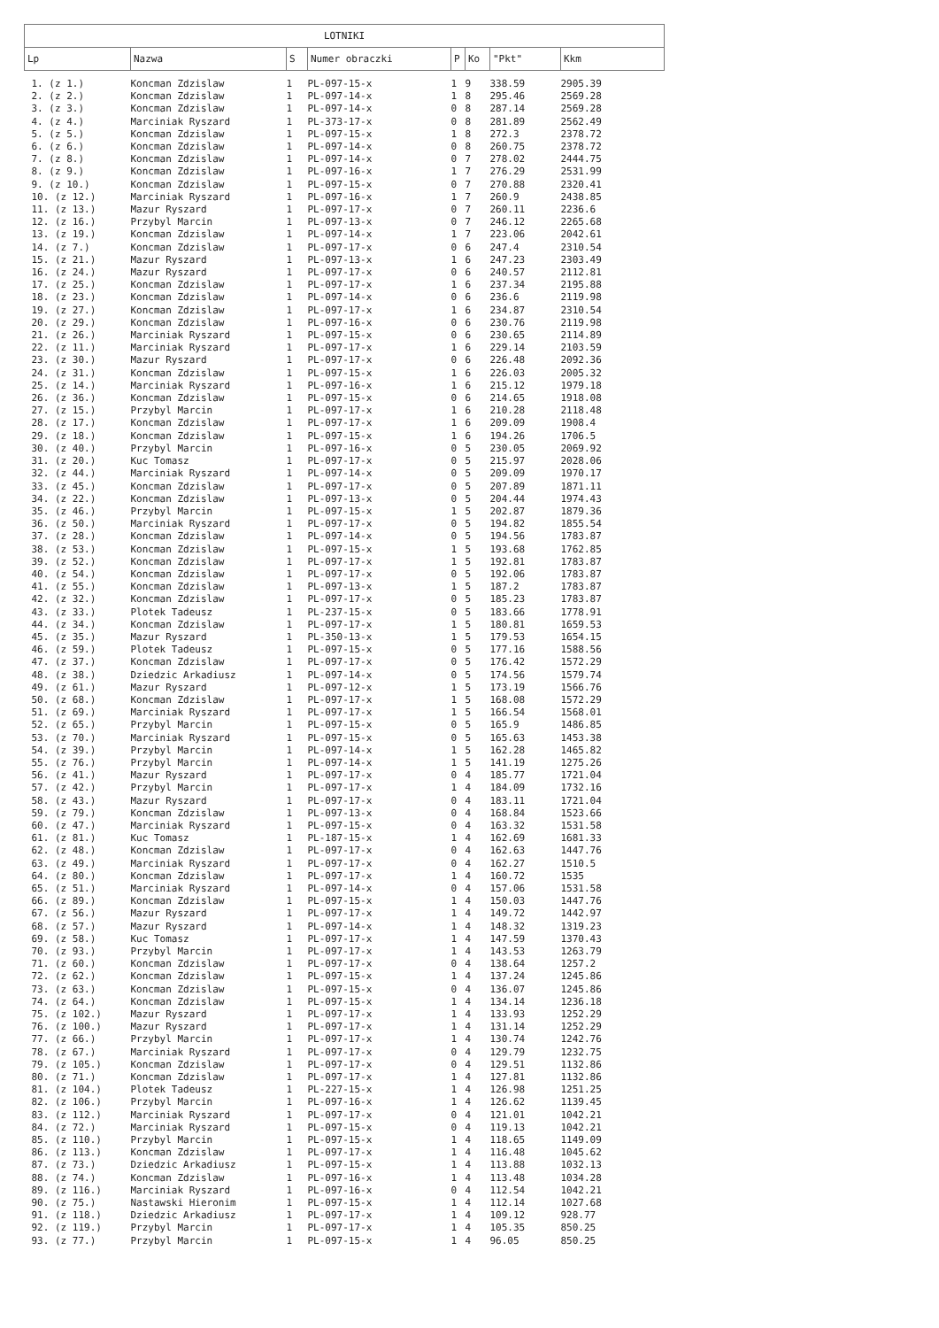| LOTNIKI | | | | | | | |
| --- | --- | --- | --- | --- | --- | --- | --- |
| Lp | Nazwa | S | Numer obraczki | P | Ko | "Pkt" | Kkm |
| 1. (z 1.) | Koncman Zdzislaw | 1 | PL-097-15-x | 1 | 9 | 338.59 | 2905.39 |
| 2. (z 2.) | Koncman Zdzislaw | 1 | PL-097-14-x | 1 | 8 | 295.46 | 2569.28 |
| 3. (z 3.) | Koncman Zdzislaw | 1 | PL-097-14-x | 0 | 8 | 287.14 | 2569.28 |
| 4. (z 4.) | Marciniak Ryszard | 1 | PL-373-17-x | 0 | 8 | 281.89 | 2562.49 |
| 5. (z 5.) | Koncman Zdzislaw | 1 | PL-097-15-x | 1 | 8 | 272.3 | 2378.72 |
| 6. (z 6.) | Koncman Zdzislaw | 1 | PL-097-14-x | 0 | 8 | 260.75 | 2378.72 |
| 7. (z 8.) | Koncman Zdzislaw | 1 | PL-097-14-x | 0 | 7 | 278.02 | 2444.75 |
| 8. (z 9.) | Koncman Zdzislaw | 1 | PL-097-16-x | 1 | 7 | 276.29 | 2531.99 |
| 9. (z 10.) | Koncman Zdzislaw | 1 | PL-097-15-x | 0 | 7 | 270.88 | 2320.41 |
| 10. (z 12.) | Marciniak Ryszard | 1 | PL-097-16-x | 1 | 7 | 260.9 | 2438.85 |
| 11. (z 13.) | Mazur Ryszard | 1 | PL-097-17-x | 0 | 7 | 260.11 | 2236.6 |
| 12. (z 16.) | Przybyl Marcin | 1 | PL-097-13-x | 0 | 7 | 246.12 | 2265.68 |
| 13. (z 19.) | Koncman Zdzislaw | 1 | PL-097-14-x | 1 | 7 | 223.06 | 2042.61 |
| 14. (z 7.) | Koncman Zdzislaw | 1 | PL-097-17-x | 0 | 6 | 247.4 | 2310.54 |
| 15. (z 21.) | Mazur Ryszard | 1 | PL-097-13-x | 1 | 6 | 247.23 | 2303.49 |
| 16. (z 24.) | Mazur Ryszard | 1 | PL-097-17-x | 0 | 6 | 240.57 | 2112.81 |
| 17. (z 25.) | Koncman Zdzislaw | 1 | PL-097-17-x | 1 | 6 | 237.34 | 2195.88 |
| 18. (z 23.) | Koncman Zdzislaw | 1 | PL-097-14-x | 0 | 6 | 236.6 | 2119.98 |
| 19. (z 27.) | Koncman Zdzislaw | 1 | PL-097-17-x | 1 | 6 | 234.87 | 2310.54 |
| 20. (z 29.) | Koncman Zdzislaw | 1 | PL-097-16-x | 0 | 6 | 230.76 | 2119.98 |
| 21. (z 26.) | Marciniak Ryszard | 1 | PL-097-15-x | 0 | 6 | 230.65 | 2114.89 |
| 22. (z 11.) | Marciniak Ryszard | 1 | PL-097-17-x | 1 | 6 | 229.14 | 2103.59 |
| 23. (z 30.) | Mazur Ryszard | 1 | PL-097-17-x | 0 | 6 | 226.48 | 2092.36 |
| 24. (z 31.) | Koncman Zdzislaw | 1 | PL-097-15-x | 1 | 6 | 226.03 | 2005.32 |
| 25. (z 14.) | Marciniak Ryszard | 1 | PL-097-16-x | 1 | 6 | 215.12 | 1979.18 |
| 26. (z 36.) | Koncman Zdzislaw | 1 | PL-097-15-x | 0 | 6 | 214.65 | 1918.08 |
| 27. (z 15.) | Przybyl Marcin | 1 | PL-097-17-x | 1 | 6 | 210.28 | 2118.48 |
| 28. (z 17.) | Koncman Zdzislaw | 1 | PL-097-17-x | 1 | 6 | 209.09 | 1908.4 |
| 29. (z 18.) | Koncman Zdzislaw | 1 | PL-097-15-x | 1 | 6 | 194.26 | 1706.5 |
| 30. (z 40.) | Przybyl Marcin | 1 | PL-097-16-x | 0 | 5 | 230.05 | 2069.92 |
| 31. (z 20.) | Kuc Tomasz | 1 | PL-097-17-x | 0 | 5 | 215.97 | 2028.06 |
| 32. (z 44.) | Marciniak Ryszard | 1 | PL-097-14-x | 0 | 5 | 209.09 | 1970.17 |
| 33. (z 45.) | Koncman Zdzislaw | 1 | PL-097-17-x | 0 | 5 | 207.89 | 1871.11 |
| 34. (z 22.) | Koncman Zdzislaw | 1 | PL-097-13-x | 0 | 5 | 204.44 | 1974.43 |
| 35. (z 46.) | Przybyl Marcin | 1 | PL-097-15-x | 1 | 5 | 202.87 | 1879.36 |
| 36. (z 50.) | Marciniak Ryszard | 1 | PL-097-17-x | 0 | 5 | 194.82 | 1855.54 |
| 37. (z 28.) | Koncman Zdzislaw | 1 | PL-097-14-x | 0 | 5 | 194.56 | 1783.87 |
| 38. (z 53.) | Koncman Zdzislaw | 1 | PL-097-15-x | 1 | 5 | 193.68 | 1762.85 |
| 39. (z 52.) | Koncman Zdzislaw | 1 | PL-097-17-x | 1 | 5 | 192.81 | 1783.87 |
| 40. (z 54.) | Koncman Zdzislaw | 1 | PL-097-17-x | 0 | 5 | 192.06 | 1783.87 |
| 41. (z 55.) | Koncman Zdzislaw | 1 | PL-097-13-x | 1 | 5 | 187.2 | 1783.87 |
| 42. (z 32.) | Koncman Zdzislaw | 1 | PL-097-17-x | 0 | 5 | 185.23 | 1783.87 |
| 43. (z 33.) | Plotek Tadeusz | 1 | PL-237-15-x | 0 | 5 | 183.66 | 1778.91 |
| 44. (z 34.) | Koncman Zdzislaw | 1 | PL-097-17-x | 1 | 5 | 180.81 | 1659.53 |
| 45. (z 35.) | Mazur Ryszard | 1 | PL-350-13-x | 1 | 5 | 179.53 | 1654.15 |
| 46. (z 59.) | Plotek Tadeusz | 1 | PL-097-15-x | 0 | 5 | 177.16 | 1588.56 |
| 47. (z 37.) | Koncman Zdzislaw | 1 | PL-097-17-x | 0 | 5 | 176.42 | 1572.29 |
| 48. (z 38.) | Dziedzic Arkadiusz | 1 | PL-097-14-x | 0 | 5 | 174.56 | 1579.74 |
| 49. (z 61.) | Mazur Ryszard | 1 | PL-097-12-x | 1 | 5 | 173.19 | 1566.76 |
| 50. (z 68.) | Koncman Zdzislaw | 1 | PL-097-17-x | 1 | 5 | 168.08 | 1572.29 |
| 51. (z 69.) | Marciniak Ryszard | 1 | PL-097-17-x | 1 | 5 | 166.54 | 1568.01 |
| 52. (z 65.) | Przybyl Marcin | 1 | PL-097-15-x | 0 | 5 | 165.9 | 1486.85 |
| 53. (z 70.) | Marciniak Ryszard | 1 | PL-097-15-x | 0 | 5 | 165.63 | 1453.38 |
| 54. (z 39.) | Przybyl Marcin | 1 | PL-097-14-x | 1 | 5 | 162.28 | 1465.82 |
| 55. (z 76.) | Przybyl Marcin | 1 | PL-097-14-x | 1 | 5 | 141.19 | 1275.26 |
| 56. (z 41.) | Mazur Ryszard | 1 | PL-097-17-x | 0 | 4 | 185.77 | 1721.04 |
| 57. (z 42.) | Przybyl Marcin | 1 | PL-097-17-x | 1 | 4 | 184.09 | 1732.16 |
| 58. (z 43.) | Mazur Ryszard | 1 | PL-097-17-x | 0 | 4 | 183.11 | 1721.04 |
| 59. (z 79.) | Koncman Zdzislaw | 1 | PL-097-13-x | 0 | 4 | 168.84 | 1523.66 |
| 60. (z 47.) | Marciniak Ryszard | 1 | PL-097-15-x | 0 | 4 | 163.32 | 1531.58 |
| 61. (z 81.) | Kuc Tomasz | 1 | PL-187-15-x | 1 | 4 | 162.69 | 1681.33 |
| 62. (z 48.) | Koncman Zdzislaw | 1 | PL-097-17-x | 0 | 4 | 162.63 | 1447.76 |
| 63. (z 49.) | Marciniak Ryszard | 1 | PL-097-17-x | 0 | 4 | 162.27 | 1510.5 |
| 64. (z 80.) | Koncman Zdzislaw | 1 | PL-097-17-x | 1 | 4 | 160.72 | 1535 |
| 65. (z 51.) | Marciniak Ryszard | 1 | PL-097-14-x | 0 | 4 | 157.06 | 1531.58 |
| 66. (z 89.) | Koncman Zdzislaw | 1 | PL-097-15-x | 1 | 4 | 150.03 | 1447.76 |
| 67. (z 56.) | Mazur Ryszard | 1 | PL-097-17-x | 1 | 4 | 149.72 | 1442.97 |
| 68. (z 57.) | Mazur Ryszard | 1 | PL-097-14-x | 1 | 4 | 148.32 | 1319.23 |
| 69. (z 58.) | Kuc Tomasz | 1 | PL-097-17-x | 1 | 4 | 147.59 | 1370.43 |
| 70. (z 93.) | Przybyl Marcin | 1 | PL-097-17-x | 1 | 4 | 143.53 | 1263.79 |
| 71. (z 60.) | Koncman Zdzislaw | 1 | PL-097-17-x | 0 | 4 | 138.64 | 1257.2 |
| 72. (z 62.) | Koncman Zdzislaw | 1 | PL-097-15-x | 1 | 4 | 137.24 | 1245.86 |
| 73. (z 63.) | Koncman Zdzislaw | 1 | PL-097-15-x | 0 | 4 | 136.07 | 1245.86 |
| 74. (z 64.) | Koncman Zdzislaw | 1 | PL-097-15-x | 1 | 4 | 134.14 | 1236.18 |
| 75. (z 102.) | Mazur Ryszard | 1 | PL-097-17-x | 1 | 4 | 133.93 | 1252.29 |
| 76. (z 100.) | Mazur Ryszard | 1 | PL-097-17-x | 1 | 4 | 131.14 | 1252.29 |
| 77. (z 66.) | Przybyl Marcin | 1 | PL-097-17-x | 1 | 4 | 130.74 | 1242.76 |
| 78. (z 67.) | Marciniak Ryszard | 1 | PL-097-17-x | 0 | 4 | 129.79 | 1232.75 |
| 79. (z 105.) | Koncman Zdzislaw | 1 | PL-097-17-x | 0 | 4 | 129.51 | 1132.86 |
| 80. (z 71.) | Koncman Zdzislaw | 1 | PL-097-17-x | 1 | 4 | 127.81 | 1132.86 |
| 81. (z 104.) | Plotek Tadeusz | 1 | PL-227-15-x | 1 | 4 | 126.98 | 1251.25 |
| 82. (z 106.) | Przybyl Marcin | 1 | PL-097-16-x | 1 | 4 | 126.62 | 1139.45 |
| 83. (z 112.) | Marciniak Ryszard | 1 | PL-097-17-x | 0 | 4 | 121.01 | 1042.21 |
| 84. (z 72.) | Marciniak Ryszard | 1 | PL-097-15-x | 0 | 4 | 119.13 | 1042.21 |
| 85. (z 110.) | Przybyl Marcin | 1 | PL-097-15-x | 1 | 4 | 118.65 | 1149.09 |
| 86. (z 113.) | Koncman Zdzislaw | 1 | PL-097-17-x | 1 | 4 | 116.48 | 1045.62 |
| 87. (z 73.) | Dziedzic Arkadiusz | 1 | PL-097-15-x | 1 | 4 | 113.88 | 1032.13 |
| 88. (z 74.) | Koncman Zdzislaw | 1 | PL-097-16-x | 1 | 4 | 113.48 | 1034.28 |
| 89. (z 116.) | Marciniak Ryszard | 1 | PL-097-16-x | 0 | 4 | 112.54 | 1042.21 |
| 90. (z 75.) | Nastawski Hieronim | 1 | PL-097-15-x | 1 | 4 | 112.14 | 1027.68 |
| 91. (z 118.) | Dziedzic Arkadiusz | 1 | PL-097-17-x | 1 | 4 | 109.12 | 928.77 |
| 92. (z 119.) | Przybyl Marcin | 1 | PL-097-17-x | 1 | 4 | 105.35 | 850.25 |
| 93. (z 77.) | Przybyl Marcin | 1 | PL-097-15-x | 1 | 4 | 96.05 | 850.25 |